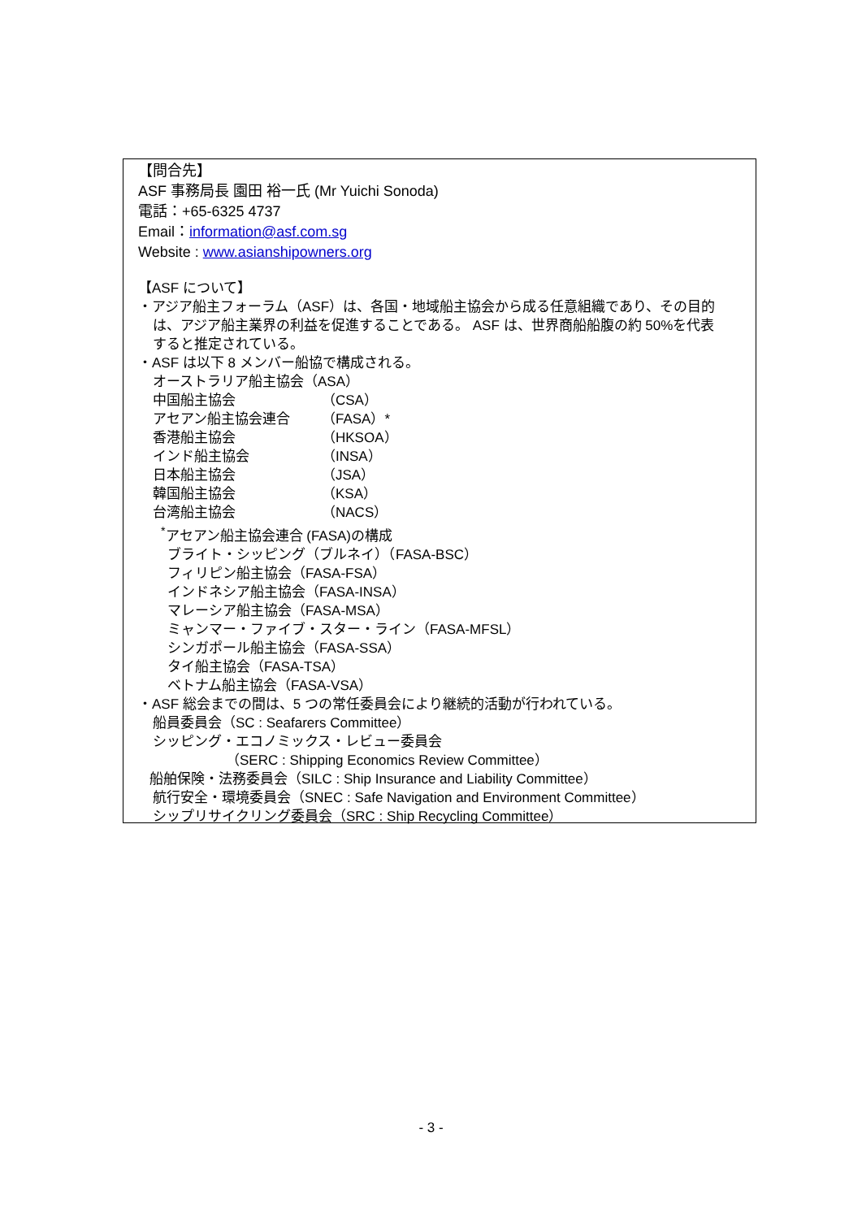【問合先】
ASF 事務局長 園田 裕一氏 (Mr Yuichi Sonoda)
電話：+65-6325 4737
Email：information@asf.com.sg
Website : www.asianshipowners.org
【ASF について】
・アジア船主フォーラム（ASF）は、各国・地域船主協会から成る任意組織であり、その目的
は、アジア船主業界の利益を促進することである。 ASF は、世界商船船腹の約 50%を代表
すると推定されている。
・ASF は以下 8 メンバー船協で構成される。
オーストラリア船主協会（ASA）
中国船主協会 （CSA）
アセアン船主協会連合 （FASA）*
香港船主協会 （HKSOA）
インド船主協会 （INSA）
日本船主協会 （JSA）
韓国船主協会 （KSA）
台湾船主協会 （NACS）
<sup>*</sup> アセアン船主協会連合 (FASA)の構成
ブライト・シッピング（ブルネイ）（FASA-BSC）
フィリピン船主協会（FASA-FSA）
インドネシア船主協会（FASA-INSA）
マレーシア船主協会（FASA-MSA）
ミャンマー・ファイブ・スター・ライン（FASA-MFSL）
シンガポール船主協会（FASA-SSA）
タイ船主協会（FASA-TSA）
ベトナム船主協会（FASA-VSA）
・ASF 総会までの間は、5 つの常任委員会により継続的活動が行われている。
船員委員会（SC : Seafarers Committee）
シッピング・エコノミックス・レビュー委員会
（SERC : Shipping Economics Review Committee）
船舶保険・法務委員会（SILC : Ship Insurance and Liability Committee）
航行安全・環境委員会（SNEC : Safe Navigation and Environment Committee）
シップリサイクリング委員会（SRC : Ship Recycling Committee）
- 3 -